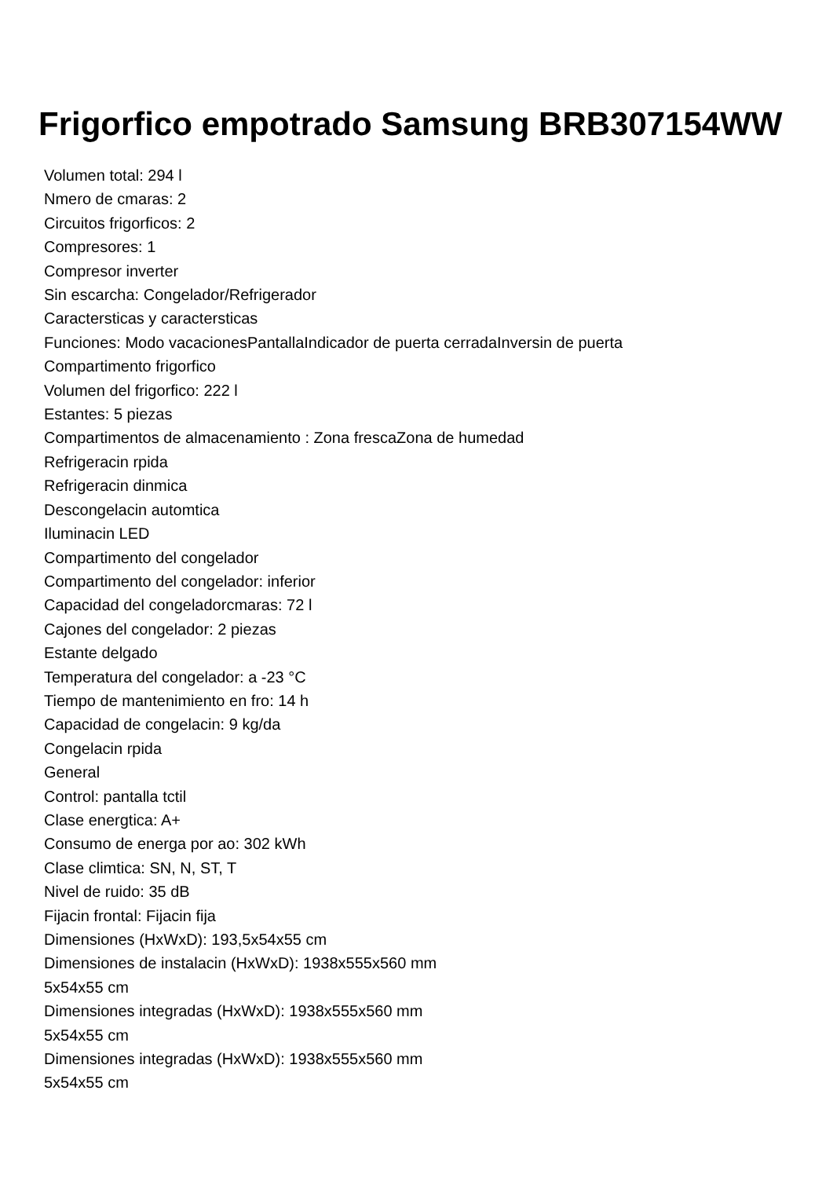Frigorfico empotrado Samsung BRB307154WW
Volumen total: 294 l
Nmero de cmaras: 2
Circuitos frigorficos: 2
Compresores: 1
Compresor inverter
Sin escarcha: Congelador/Refrigerador
Caractersticas y caractersticas
Funciones: Modo vacacionesPantallaIndicador de puerta cerradaInversin de puerta
Compartimento frigorfico
Volumen del frigorfico: 222 l
Estantes: 5 piezas
Compartimentos de almacenamiento : Zona frescaZona de humedad
Refrigeracin rpida
Refrigeracin dinmica
Descongelacin automtica
Iluminacin LED
Compartimento del congelador
Compartimento del congelador: inferior
Capacidad del congeladorcmaras: 72 l
Cajones del congelador: 2 piezas
Estante delgado
Temperatura del congelador: a -23 °C
Tiempo de mantenimiento en fro: 14 h
Capacidad de congelacin: 9 kg/da
Congelacin rpida
General
Control: pantalla tctil
Clase energtica: A+
Consumo de energa por ao: 302 kWh
Clase climtica: SN, N, ST, T
Nivel de ruido: 35 dB
Fijacin frontal: Fijacin fija
Dimensiones (HxWxD): 193,5x54x55 cm
Dimensiones de instalacin (HxWxD): 1938x555x560 mm
5x54x55 cm
Dimensiones integradas (HxWxD): 1938x555x560 mm
5x54x55 cm
Dimensiones integradas (HxWxD): 1938x555x560 mm
5x54x55 cm